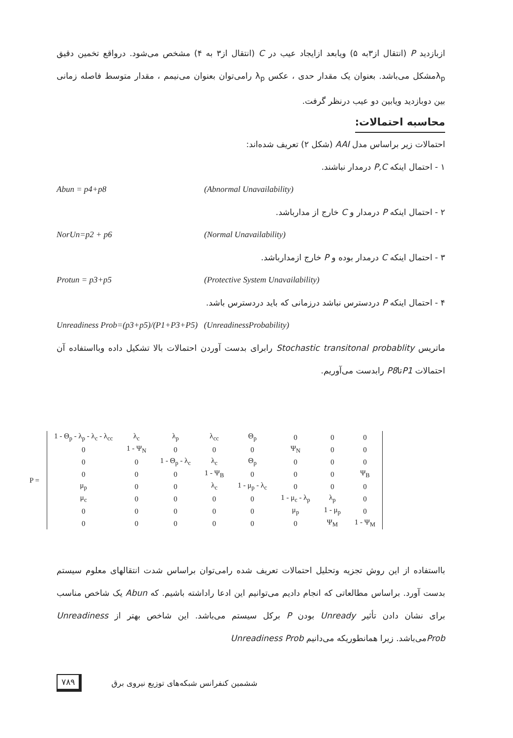ازبازدید P (انتقال از۳به ۵) ویابعد ازایجاد عیب در C (انتقال از۳ به ۴) مشخص می‌شود. درواقع تخمین دقیق λ<sub>p</sub>مشکل می‌باشد. بعنوان یک مقدار حدی ، عکس λ<sub>p</sub> رامی‌توان بعنوان می‌نیمم ، مقدار متوسط فاصله زمانی بین دوبازدید ویابین دو عیب درنظر گرفت.
محاسبه احتمالات:
احتمالات زیر براساس مدل AAI (شکل ۲) تعریف شده‌اند:
۱ - احتمال اینکه P,C درمدار نباشند.
Abun = p4+p8 (Abnormal Unavailability)
۲ - احتمال اینکه P درمدار و C خارج از مدارباشد.
NorUn=p2 + p6 (Normal Unavailability)
۳ - احتمال اینکه C درمدار بوده و P خارج ازمدارباشد.
Protun = p3+p5 (Protective System Unavailability)
۴ - احتمال اینکه P دردسترس نباشد درزمانی که باید دردسترس باشد.
Unreadiness Prob=(p3+p5)/(P1+P3+P5) (UnreadinessProbability)
ماتریس Stochastic transitonal probablity رابرای بدست آوردن احتمالات بالا تشکیل داده وبااستفاده آن احتمالات P1تاP8 رابدست می‌آوریم.
P =
| 1 - Θ<sub>p</sub> - λ<sub>p</sub> - λ<sub>c</sub> - λ<sub>cc</sub> | λ<sub>c</sub> | λ<sub>p</sub> | λ<sub>cc</sub> | Θ<sub>p</sub> | 0 | 0 | 0 |
| 0 | 1 - Ψ<sub>N</sub> | 0 | 0 | 0 | Ψ<sub>N</sub> | 0 | 0 |
| 0 | 0 | 1 - Θ<sub>p</sub> - λ<sub>c</sub> | λ<sub>c</sub> | Θ<sub>p</sub> | 0 | 0 | 0 |
| 0 | 0 | 0 | 1 - Ψ<sub>B</sub> | 0 | 0 | 0 | Ψ<sub>B</sub> |
| μ<sub>p</sub> | 0 | 0 | λ<sub>c</sub> | 1 - μ<sub>p</sub> - λ<sub>c</sub> | 0 | 0 | 0 |
| μ<sub>c</sub> | 0 | 0 | 0 | 0 | 1 - μ<sub>c</sub> - λ<sub>p</sub> | λ<sub>p</sub> | 0 |
| 0 | 0 | 0 | 0 | 0 | μ<sub>p</sub> | 1 - μ<sub>p</sub> | 0 |
| 0 | 0 | 0 | 0 | 0 | 0 | Ψ<sub>M</sub> | 1 - Ψ<sub>M</sub> |
بااستفاده از این روش تجزیه وتحلیل احتمالات تعریف شده رامی‌توان براساس شدت انتقالهای معلوم سیستم بدست آورد. براساس مطالعاتی که انجام دادیم می‌توانیم این ادعا راداشته باشیم. که Abun یک شاخص مناسب برای نشان دادن تأثیر Unready بودن P برکل سیستم می‌باشد. این شاخص بهتر از Unreadiness Probمی‌باشد. زیرا همانطوریکه می‌دانیم Unreadiness Prob
۷۸۹ ششمین کنفرانس شبکه‌های توزیع نیروی برق